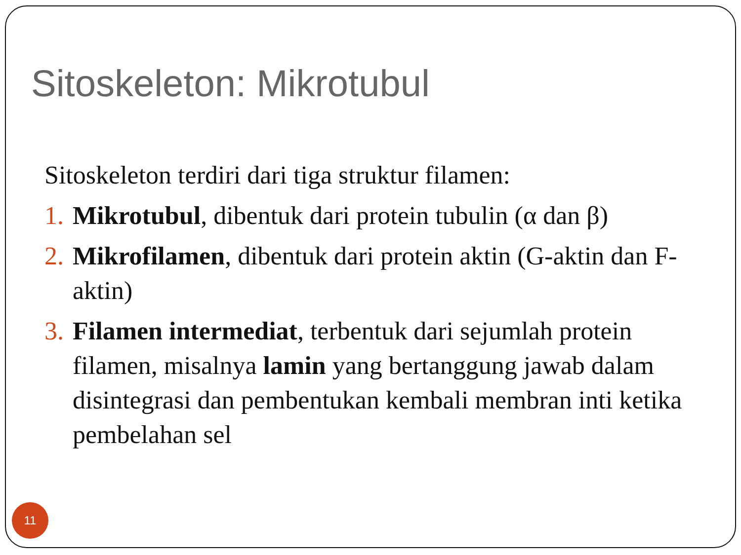Sitoskeleton: Mikrotubul
Sitoskeleton terdiri dari tiga struktur filamen:
1. Mikrotubul, dibentuk dari protein tubulin (α dan β)
2. Mikrofilamen, dibentuk dari protein aktin (G-aktin dan F-aktin)
3. Filamen intermediat, terbentuk dari sejumlah protein filamen, misalnya lamin yang bertanggung jawab dalam disintegrasi dan pembentukan kembali membran inti ketika pembelahan sel
11